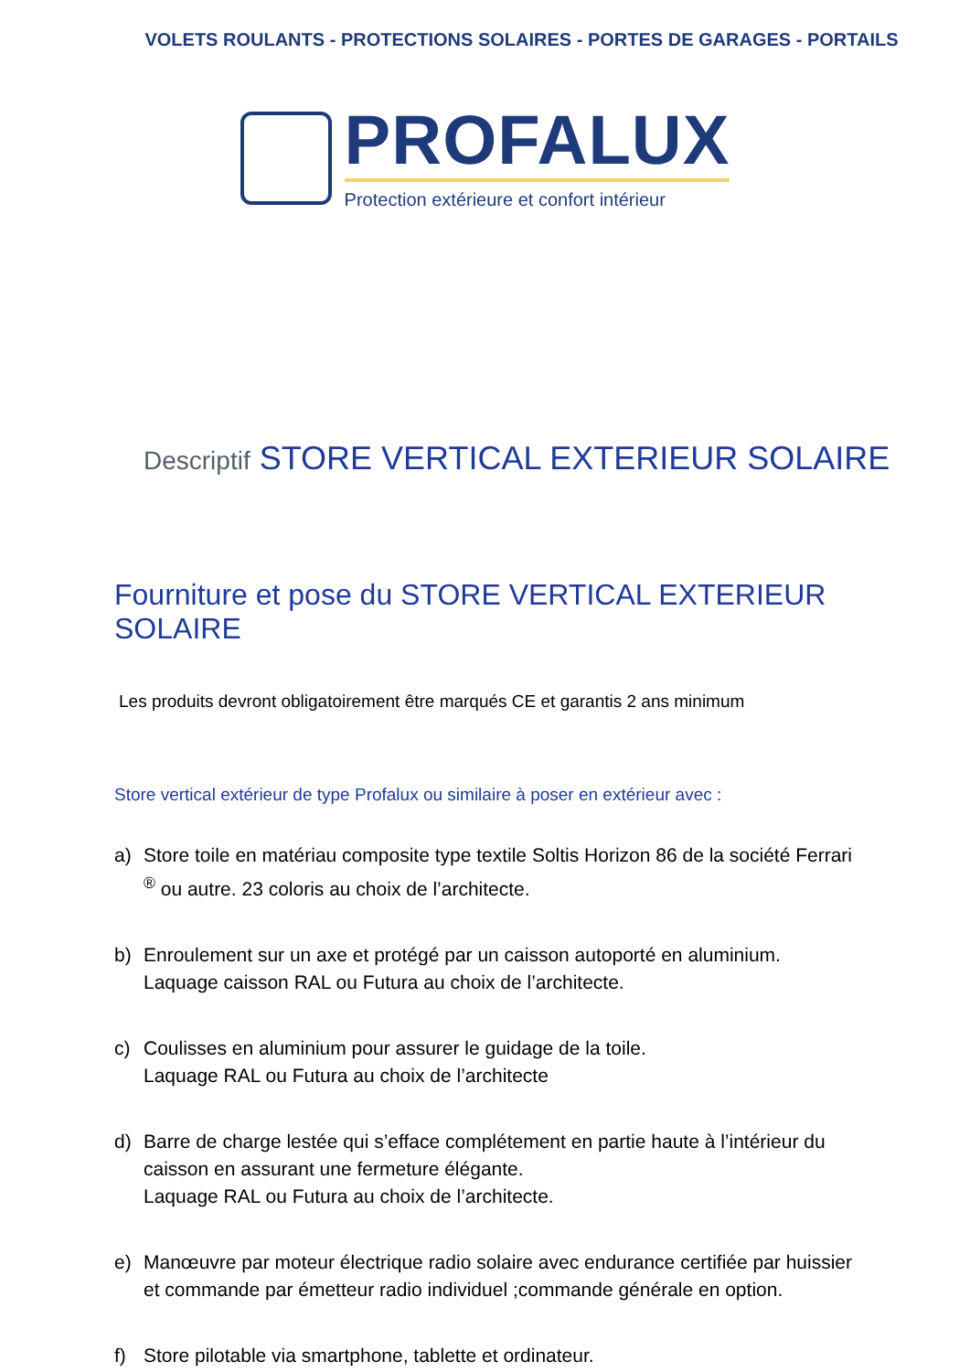VOLETS ROULANTS - PROTECTIONS SOLAIRES - PORTES DE GARAGES - PORTAILS
PROFALUX
Protection extérieure et confort intérieur
Descriptif STORE VERTICAL EXTERIEUR SOLAIRE
Fourniture et pose du STORE VERTICAL EXTERIEUR SOLAIRE
Les produits devront obligatoirement être marqués CE et garantis 2 ans minimum
Store vertical extérieur de type Profalux ou similaire à poser en extérieur avec :
a) Store toile en matériau composite type textile Soltis Horizon 86 de la société Ferrari <sup>®</sup> ou autre. 23 coloris au choix de l’architecte.
b) Enroulement sur un axe et protégé par un caisson autoporté en aluminium. Laquage caisson RAL ou Futura au choix de l’architecte.
c) Coulisses en aluminium pour assurer le guidage de la toile.
Laquage RAL ou Futura au choix de l’architecte
d) Barre de charge lestée qui s’efface complétement en partie haute à l’intérieur du caisson en assurant une fermeture élégante.
Laquage RAL ou Futura au choix de l’architecte.
e) Manœuvre par moteur électrique radio solaire avec endurance certifiée par huissier et commande par émetteur radio individuel ;commande générale en option.
f) Store pilotable via smartphone, tablette et ordinateur.